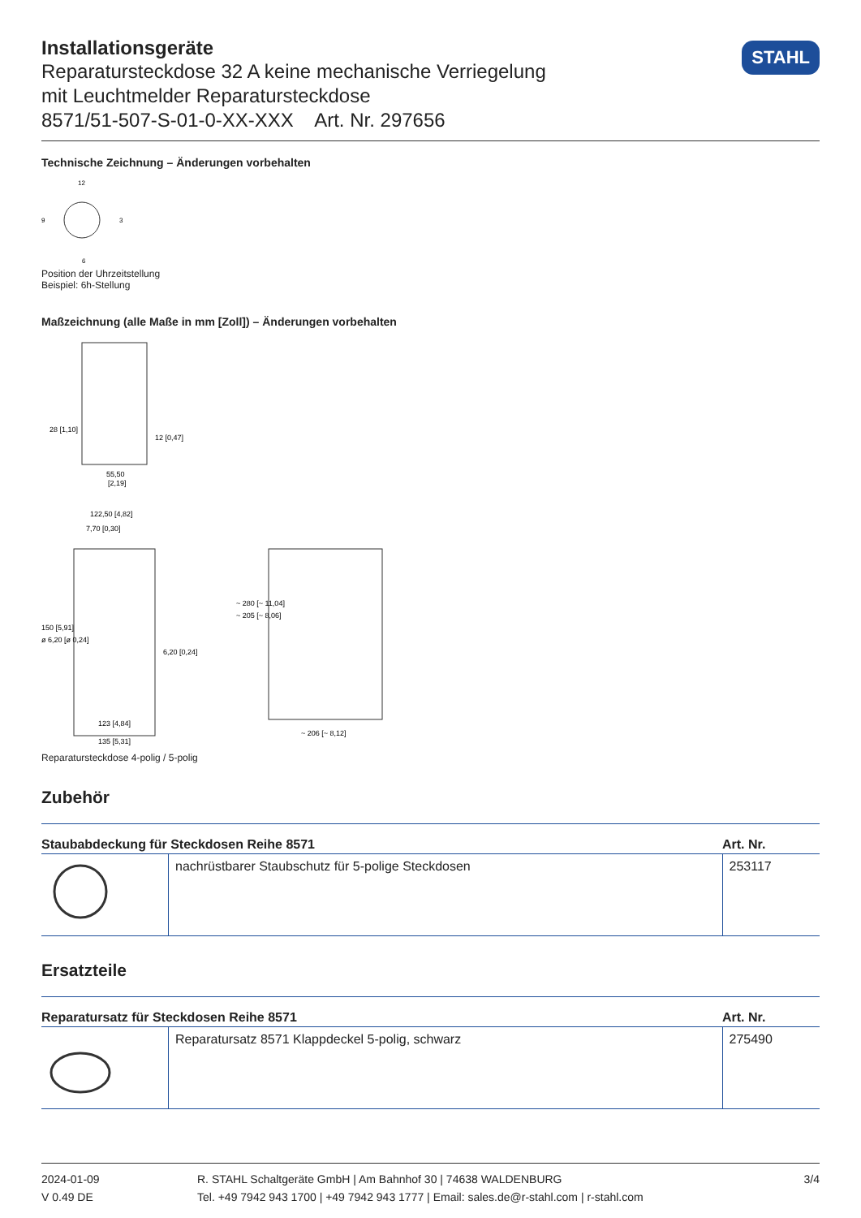STAHL
Installationsgeräte
Reparatursteckdose 32 A keine mechanische Verriegelung
mit Leuchtmelder Reparatursteckdose
8571/51-507-S-01-0-XX-XXX Art. Nr. 297656
Technische Zeichnung – Änderungen vorbehalten
12
6
9
3
Position der Uhrzeitstellung
Beispiel: 6h-Stellung
Maßzeichnung (alle Maße in mm [Zoll]) – Änderungen vorbehalten
55,50
[2,19]
28 [1,10]
12 [0,47]
122,50 [4,82]
7,70 [0,30]
150 [5,91]
ø 6,20 [ø 0,24]
6,20 [0,24]
123 [4,84]
135 [5,31]
~ 280 [~ 11,04]
~ 205 [~ 8,06]
~ 206 [~ 8,12]
Reparatursteckdose 4-polig / 5-polig
Zubehör
| Staubabdeckung für Steckdosen Reihe 8571 | | Art. Nr. |
| --- | --- | --- |
| | nachrüstbarer Staubschutz für 5-polige Steckdosen | 253117 |
Ersatzteile
| Reparatursatz für Steckdosen Reihe 8571 | | Art. Nr. |
| --- | --- | --- |
| | Reparatursatz 8571 Klappdeckel 5-polig, schwarz | 275490 |
2024-01-09
V 0.49 DE
R. STAHL Schaltgeräte GmbH | Am Bahnhof 30 | 74638 WALDENBURG
Tel. +49 7942 943 1700 | +49 7942 943 1777 | Email: sales.de@r-stahl.com | r-stahl.com
3/4